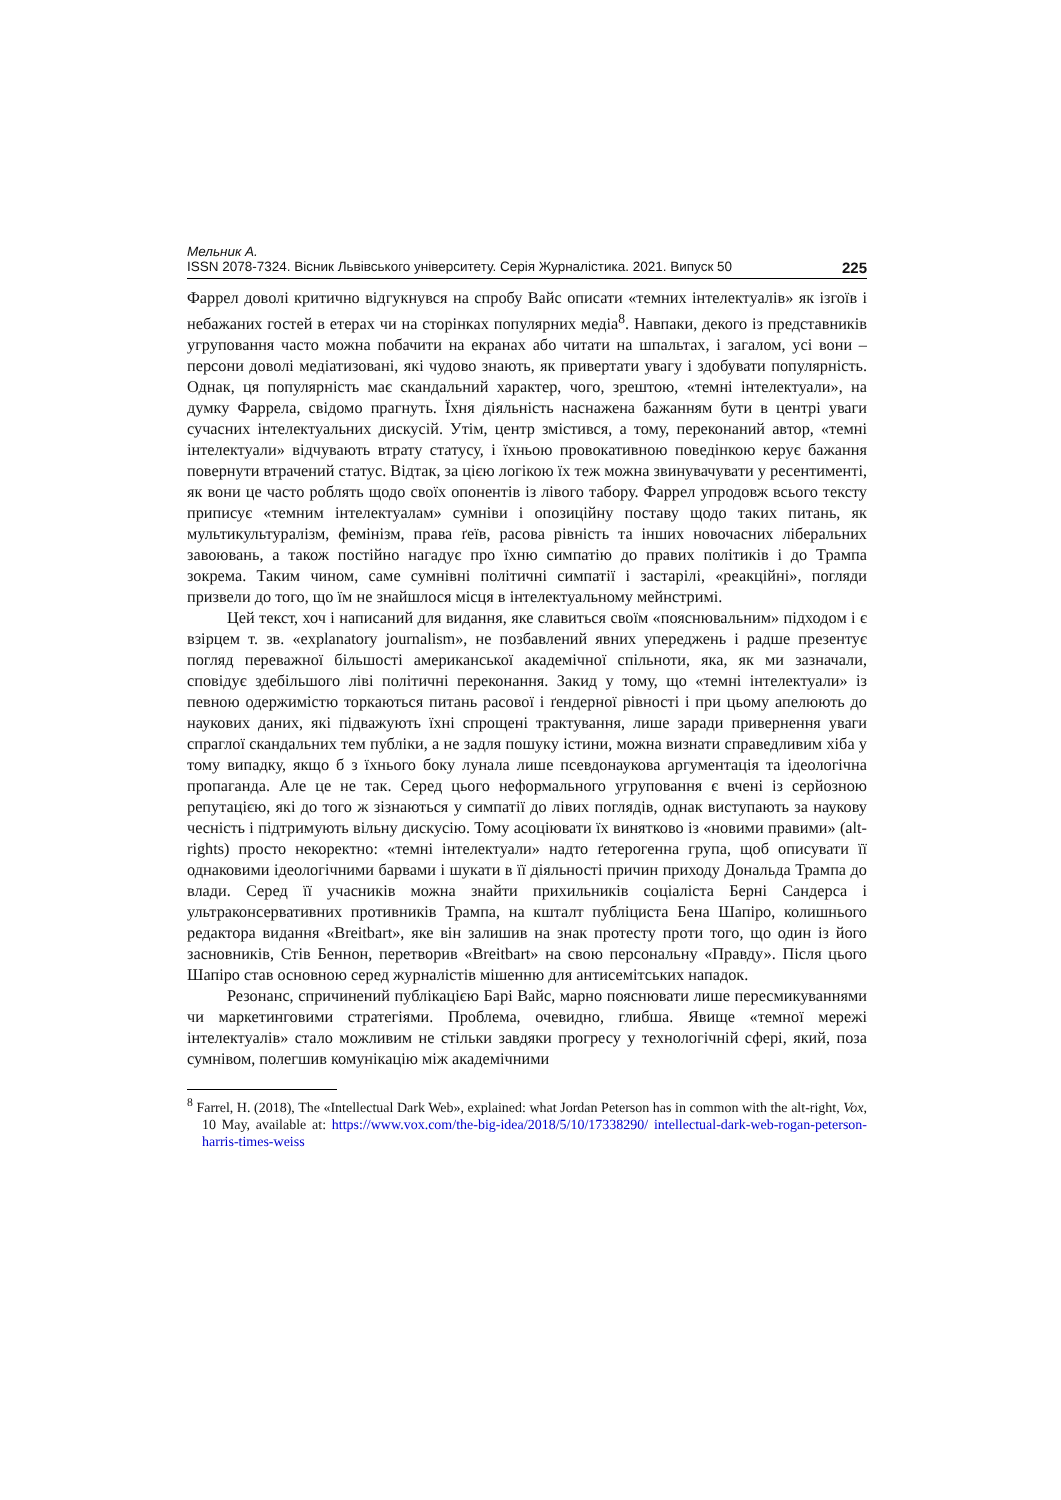Мельник А.
ISSN 2078-7324. Вісник Львівського університету. Серія Журналістика. 2021. Випуск 50 225
Фаррел доволі критично відгукнувся на спробу Вайс описати «темних інтелектуалів» як ізгоїв і небажаних гостей в етерах чи на сторінках популярних медіа<sup>8</sup>. Навпаки, декого із представників угруповання часто можна побачити на екранах або читати на шпальтах, і загалом, усі вони – персони доволі медіатизовані, які чудово знають, як привертати увагу і здобувати популярність. Однак, ця популярність має скандальний характер, чого, зрештою, «темні інтелектуали», на думку Фаррела, свідомо прагнуть. Їхня діяльність наснажена бажанням бути в центрі уваги сучасних інтелектуальних дискусій. Утім, центр змістився, а тому, переконаний автор, «темні інтелектуали» відчувають втрату статусу, і їхньою провокативною поведінкою керує бажання повернути втрачений статус. Відтак, за цією логікою їх теж можна звинувачувати у ресентименті, як вони це часто роблять щодо своїх опонентів із лівого табору. Фаррел упродовж всього тексту приписує «темним інтелектуалам» сумніви і опозиційну поставу щодо таких питань, як мультикультуралізм, фемінізм, права ґеїв, расова рівність та інших новочасних ліберальних завоювань, а також постійно нагадує про їхню симпатію до правих політиків і до Трампа зокрема. Таким чином, саме сумнівні політичні симпатії і застарілі, «реакційні», погляди призвели до того, що їм не знайшлося місця в інтелектуальному мейнстримі.
Цей текст, хоч і написаний для видання, яке славиться своїм «пояснювальним» підходом і є взірцем т. зв. «explanatory journalism», не позбавлений явних упереджень і радше презентує погляд переважної більшості американської академічної спільноти, яка, як ми зазначали, сповідує здебільшого ліві політичні переконання. Закид у тому, що «темні інтелектуали» із певною одержимістю торкаються питань расової і ґендерної рівності і при цьому апелюють до наукових даних, які підважують їхні спрощені трактування, лише заради привернення уваги спраглої скандальних тем публіки, а не задля пошуку істини, можна визнати справедливим хіба у тому випадку, якщо б з їхнього боку лунала лише псевдонаукова аргументація та ідеологічна пропаганда. Але це не так. Серед цього неформального угруповання є вчені із серйозною репутацією, які до того ж зізнаються у симпатії до лівих поглядів, однак виступають за наукову чесність і підтримують вільну дискусію. Тому асоціювати їх винятково із «новими правими» (alt-rights) просто некоректно: «темні інтелектуали» надто ґетерогенна група, щоб описувати її однаковими ідеологічними барвами і шукати в її діяльності причин приходу Дональда Трампа до влади. Серед її учасників можна знайти прихильників соціаліста Берні Сандерса і ультраконсервативних противників Трампа, на кшталт публіциста Бена Шапіро, колишнього редактора видання «Breitbart», яке він залишив на знак протесту проти того, що один із його засновників, Стів Беннон, перетворив «Breitbart» на свою персональну «Правду». Після цього Шапіро став основною серед журналістів мішенню для антисемітських нападок.
Резонанс, спричинений публікацією Барі Вайс, марно пояснювати лише пересмикуваннями чи маркетинговими стратегіями. Проблема, очевидно, глибша. Явище «темної мережі інтелектуалів» стало можливим не стільки завдяки прогресу у технологічній сфері, який, поза сумнівом, полегшив комунікацію між академічними
<sup>8</sup> Farrel, H. (2018), The «Intellectual Dark Web», explained: what Jordan Peterson has in common with the alt-right, Vox, 10 May, available at: https://www.vox.com/the-big-idea/2018/5/10/17338290/ intellectual-dark-web-rogan-peterson-harris-times-weiss